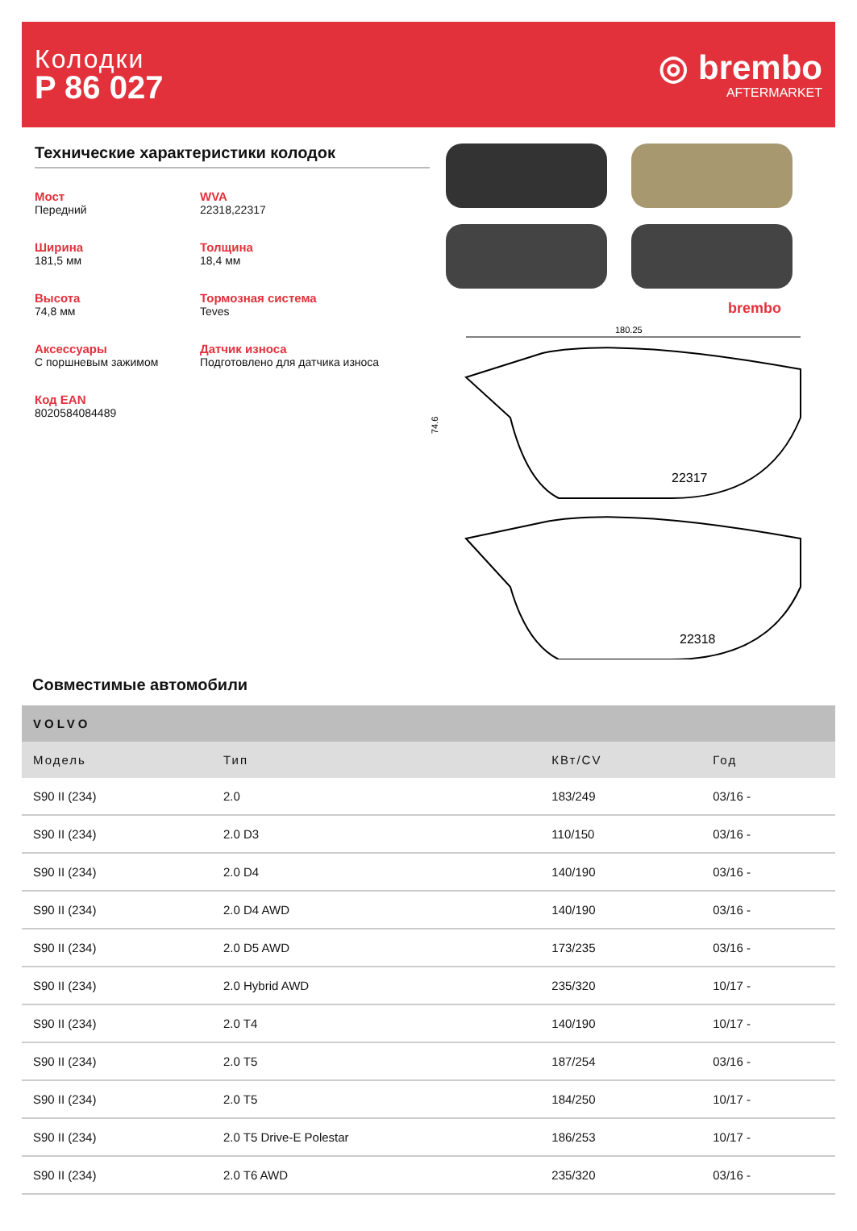Колодки
P 86 027
◎ brembo
AFTERMARKET
Технические характеристики колодок
Мост
Передний
WVA
22318,22317
Ширина
181,5 мм
Толщина
18,4 мм
Высота
74,8 мм
Тормозная система
Teves
Аксессуары
С поршневым зажимом
Датчик износа
Подготовлено для датчика износа
Код EAN
8020584084489
brembo
180.25
22317
74.6
22318
Совместимые автомобили
| VOLVO | | | |
| --- | --- | --- | --- |
| Модель | Тип | КВт/CV | Год |
| S90 II (234) | 2.0 | 183/249 | 03/16 - |
| S90 II (234) | 2.0 D3 | 110/150 | 03/16 - |
| S90 II (234) | 2.0 D4 | 140/190 | 03/16 - |
| S90 II (234) | 2.0 D4 AWD | 140/190 | 03/16 - |
| S90 II (234) | 2.0 D5 AWD | 173/235 | 03/16 - |
| S90 II (234) | 2.0 Hybrid AWD | 235/320 | 10/17 - |
| S90 II (234) | 2.0 T4 | 140/190 | 10/17 - |
| S90 II (234) | 2.0 T5 | 187/254 | 03/16 - |
| S90 II (234) | 2.0 T5 | 184/250 | 10/17 - |
| S90 II (234) | 2.0 T5 Drive-E Polestar | 186/253 | 10/17 - |
| S90 II (234) | 2.0 T6 AWD | 235/320 | 03/16 - |